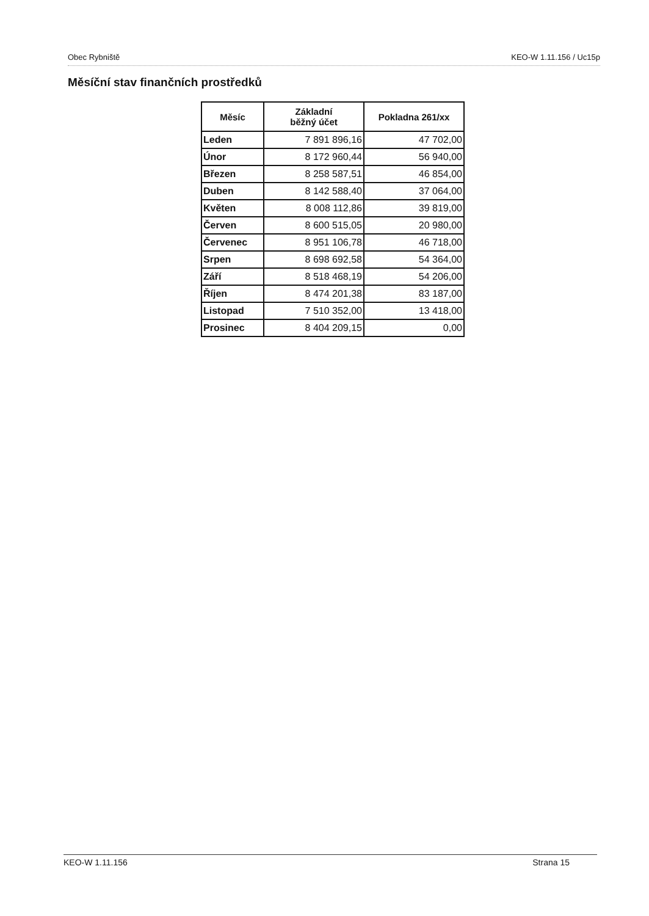Obec Rybniště KEO-W 1.11.156 / Uc15p
Měsíční stav finančních prostředků
| Měsíc | Základní běžný účet | Pokladna 261/xx |
| --- | --- | --- |
| Leden | 7 891 896,16 | 47 702,00 |
| Únor | 8 172 960,44 | 56 940,00 |
| Březen | 8 258 587,51 | 46 854,00 |
| Duben | 8 142 588,40 | 37 064,00 |
| Květen | 8 008 112,86 | 39 819,00 |
| Červen | 8 600 515,05 | 20 980,00 |
| Červenec | 8 951 106,78 | 46 718,00 |
| Srpen | 8 698 692,58 | 54 364,00 |
| Září | 8 518 468,19 | 54 206,00 |
| Říjen | 8 474 201,38 | 83 187,00 |
| Listopad | 7 510 352,00 | 13 418,00 |
| Prosinec | 8 404 209,15 | 0,00 |
KEO-W 1.11.156 Strana 15